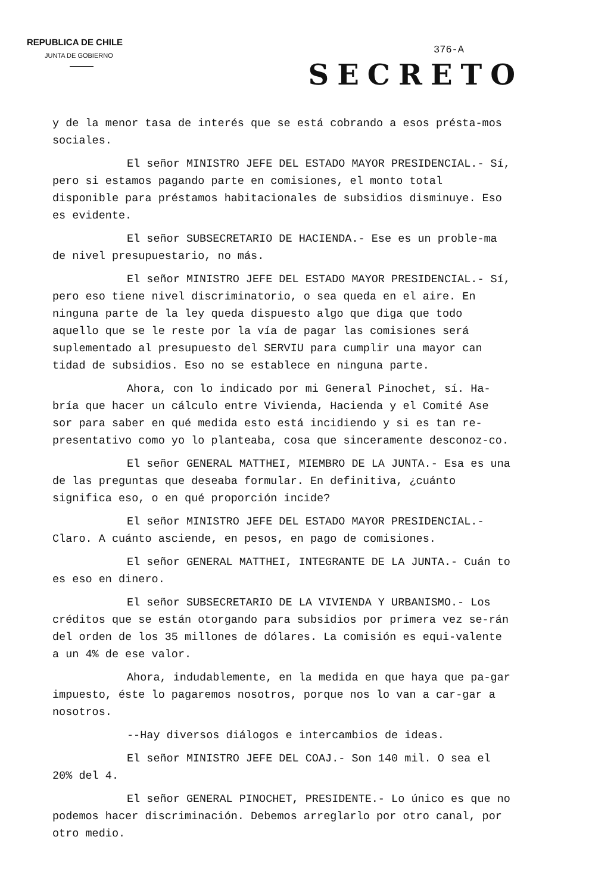REPUBLICA DE CHILE
JUNTA DE GOBIERNO
376-A
SECRETO
y de la menor tasa de interés que se está cobrando a esos présta-mos sociales.
El señor MINISTRO JEFE DEL ESTADO MAYOR PRESIDENCIAL.- Sí, pero si estamos pagando parte en comisiones, el monto total disponible para préstamos habitacionales de subsidios disminuye. Eso es evidente.
El señor SUBSECRETARIO DE HACIENDA.- Ese es un proble-ma de nivel presupuestario, no más.
El señor MINISTRO JEFE DEL ESTADO MAYOR PRESIDENCIAL.- Sí, pero eso tiene nivel discriminatorio, o sea queda en el aire. En ninguna parte de la ley queda dispuesto algo que diga que todo aquello que se le reste por la vía de pagar las comisiones será suplementado al presupuesto del SERVIU para cumplir una mayor can tidad de subsidios. Eso no se establece en ninguna parte.
Ahora, con lo indicado por mi General Pinochet, sí. Ha-bría que hacer un cálculo entre Vivienda, Hacienda y el Comité Ase sor para saber en qué medida esto está incidiendo y si es tan re-presentativo como yo lo planteaba, cosa que sinceramente desconoz-co.
El señor GENERAL MATTHEI, MIEMBRO DE LA JUNTA.- Esa es una de las preguntas que deseaba formular. En definitiva, ¿cuánto significa eso, o en qué proporción incide?
El señor MINISTRO JEFE DEL ESTADO MAYOR PRESIDENCIAL.- Claro. A cuánto asciende, en pesos, en pago de comisiones.
El señor GENERAL MATTHEI, INTEGRANTE DE LA JUNTA.- Cuán to es eso en dinero.
El señor SUBSECRETARIO DE LA VIVIENDA Y URBANISMO.- Los créditos que se están otorgando para subsidios por primera vez se-rán del orden de los 35 millones de dólares. La comisión es equi-valente a un 4% de ese valor.
Ahora, indudablemente, en la medida en que haya que pa-gar impuesto, éste lo pagaremos nosotros, porque nos lo van a car-gar a nosotros.
--Hay diversos diálogos e intercambios de ideas.
El señor MINISTRO JEFE DEL COAJ.- Son 140 mil. O sea el 20% del 4.
El señor GENERAL PINOCHET, PRESIDENTE.- Lo único es que no podemos hacer discriminación. Debemos arreglarlo por otro canal, por otro medio.